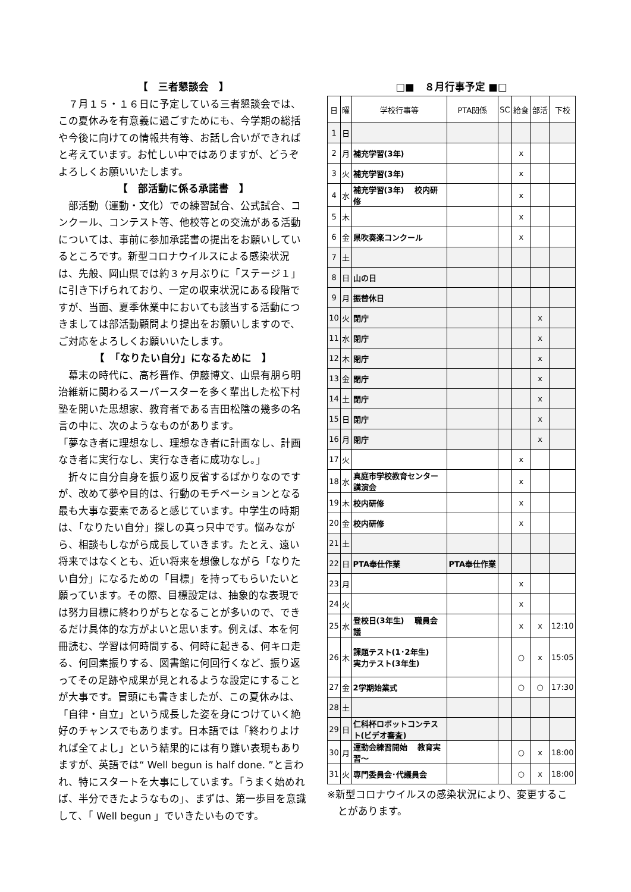【　三者懇談会　】
　７月１５・１６日に予定している三者懇談会では、この夏休みを有意義に過ごすためにも、今学期の総括や今後に向けての情報共有等、お話し合いができればと考えています。お忙しい中ではありますが、どうぞよろしくお願いいたします。
【　部活動に係る承諾書　】
　部活動（運動・文化）での練習試合、公式試合、コンクール、コンテスト等、他校等との交流がある活動については、事前に参加承諾書の提出をお願いしているところです。新型コロナウイルスによる感染状況は、先般、岡山県では約３ヶ月ぶりに「ステージ１」に引き下げられており、一定の収束状況にある段階ですが、当面、夏季休業中においても該当する活動につきましては部活動顧問より提出をお願いしますので、ご対応をよろしくお願いいたします。
【　「なりたい自分」になるために　】
　幕末の時代に、高杉晋作、伊藤博文、山県有朋ら明治維新に関わるスーパースターを多く輩出した松下村塾を開いた思想家、教育者である吉田松陰の幾多の名言の中に、次のようなものがあります。
「夢なき者に理想なし、理想なき者に計画なし、計画なき者に実行なし、実行なき者に成功なし。」
　折々に自分自身を振り返り反省するばかりなのですが、改めて夢や目的は、行動のモチベーションとなる最も大事な要素であると感じています。中学生の時期は、「なりたい自分」探しの真っ只中です。悩みながら、相談もしながら成長していきます。たとえ、遠い将来ではなくとも、近い将来を想像しながら「なりたい自分」になるための「目標」を持ってもらいたいと願っています。その際、目標設定は、抽象的な表現では努力目標に終わりがちとなることが多いので、できるだけ具体的な方がよいと思います。例えば、本を何冊読む、学習は何時間する、何時に起きる、何キロ走る、何回素振りする、図書館に何回行くなど、振り返ってその足跡や成果が見とれるような設定にすることが大事です。冒頭にも書きましたが、この夏休みは、「自律・自立」という成長した姿を身につけていく絶好のチャンスでもあります。日本語では「終わりよければ全てよし」という結果的には有り難い表現もありますが、英語では“ Well begun is half done. ”と言われ、特にスタートを大事にしています。「うまく始めれば、半分できたようなもの」、まずは、第一歩目を意識して、「 Well begun 」でいきたいものです。
□■　８月行事予定 ■□
| 日 | 曜 | 学校行事等 | PTA関係 | SC | 給食 | 部活 | 下校 |
| --- | --- | --- | --- | --- | --- | --- | --- |
| 1 | 日 | | | | | | |
| 2 | 月 | 補充学習(3年) | | | x | | |
| 3 | 火 | 補充学習(3年) | | | x | | |
| 4 | 水 | 補充学習(3年) 校内研修 | | | x | | |
| 5 | 木 | | | | x | | |
| 6 | 金 | 県吹奏楽コンクール | | | x | | |
| 7 | 土 | | | | | | |
| 8 | 日 | 山の日 | | | | | |
| 9 | 月 | 振替休日 | | | | | |
| 10 | 火 | 閉庁 | | | | x | |
| 11 | 水 | 閉庁 | | | | x | |
| 12 | 木 | 閉庁 | | | | x | |
| 13 | 金 | 閉庁 | | | | x | |
| 14 | 土 | 閉庁 | | | | x | |
| 15 | 日 | 閉庁 | | | | x | |
| 16 | 月 | 閉庁 | | | | x | |
| 17 | 火 | | | | x | | |
| 18 | 水 | 真庭市学校教育センター講演会 | | | x | | |
| 19 | 木 | 校内研修 | | | x | | |
| 20 | 金 | 校内研修 | | | x | | |
| 21 | 土 | | | | | | |
| 22 | 日 | PTA奉仕作業 | PTA奉仕作業 | | | | |
| 23 | 月 | | | | x | | |
| 24 | 火 | | | | x | | |
| 25 | 水 | 登校日(3年生) 職員会議 | | | x | x | 12:10 |
| 26 | 木 | 課題テスト(1･2年生) 実力テスト(3年生) | | | ○ | x | 15:05 |
| 27 | 金 | 2学期始業式 | | | ○ | ○ | 17:30 |
| 28 | 土 | | | | | | |
| 29 | 日 | 仁科杯ロボットコンテスト(ビデオ審査) | | | | | |
| 30 | 月 | 運動会練習開始 教育実習～ | | | ○ | x | 18:00 |
| 31 | 火 | 専門委員会･代議員会 | | | ○ | x | 18:00 |
※新型コロナウイルスの感染状況により、変更することがあります。